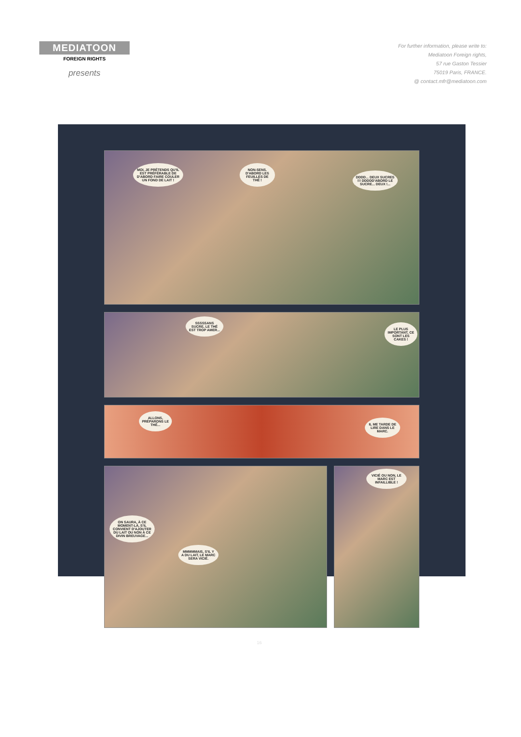MEDIATOON
FOREIGN RIGHTS
presents
For further information, please write to:
Mediatoon Foreign rights,
57 rue Gaston Tessier
75019 Paris, FRANCE.
@ contact.mfr@mediatoon.com
MOI, JE PRÉTENDS QU'IL EST PRÉFÉRABLE DE D'ABORD FAIRE COULER UN FOND DE LAIT !
NON-SENS. D'ABORD LES FEUILLES DE THÉ !
DDDD... DEUX SUCRES !!! DDDDD'ABORD LE SUCRE... DEUX !...
SSSSSANS SUCRE, LE THÉ EST TROP AMER...
LE PLUS IMPORTANT, CE SONT LES CAKES !
ALLONS, PRÉPARONS LE THÉ...
IL ME TARDE DE LIRE DANS LE MARC.
ON SAURA, À CE MOMENT-LÀ, S'IL CONVIENT D'AJOUTER DU LAIT OU NON À CE DIVIN BREUVAGE...
MMMMMAIS, S'IL Y A DU LAIT, LE MARC SERA VICIÉ.
VICIÉ OU NON, LE MARC EST INFAILLIBLE !
16